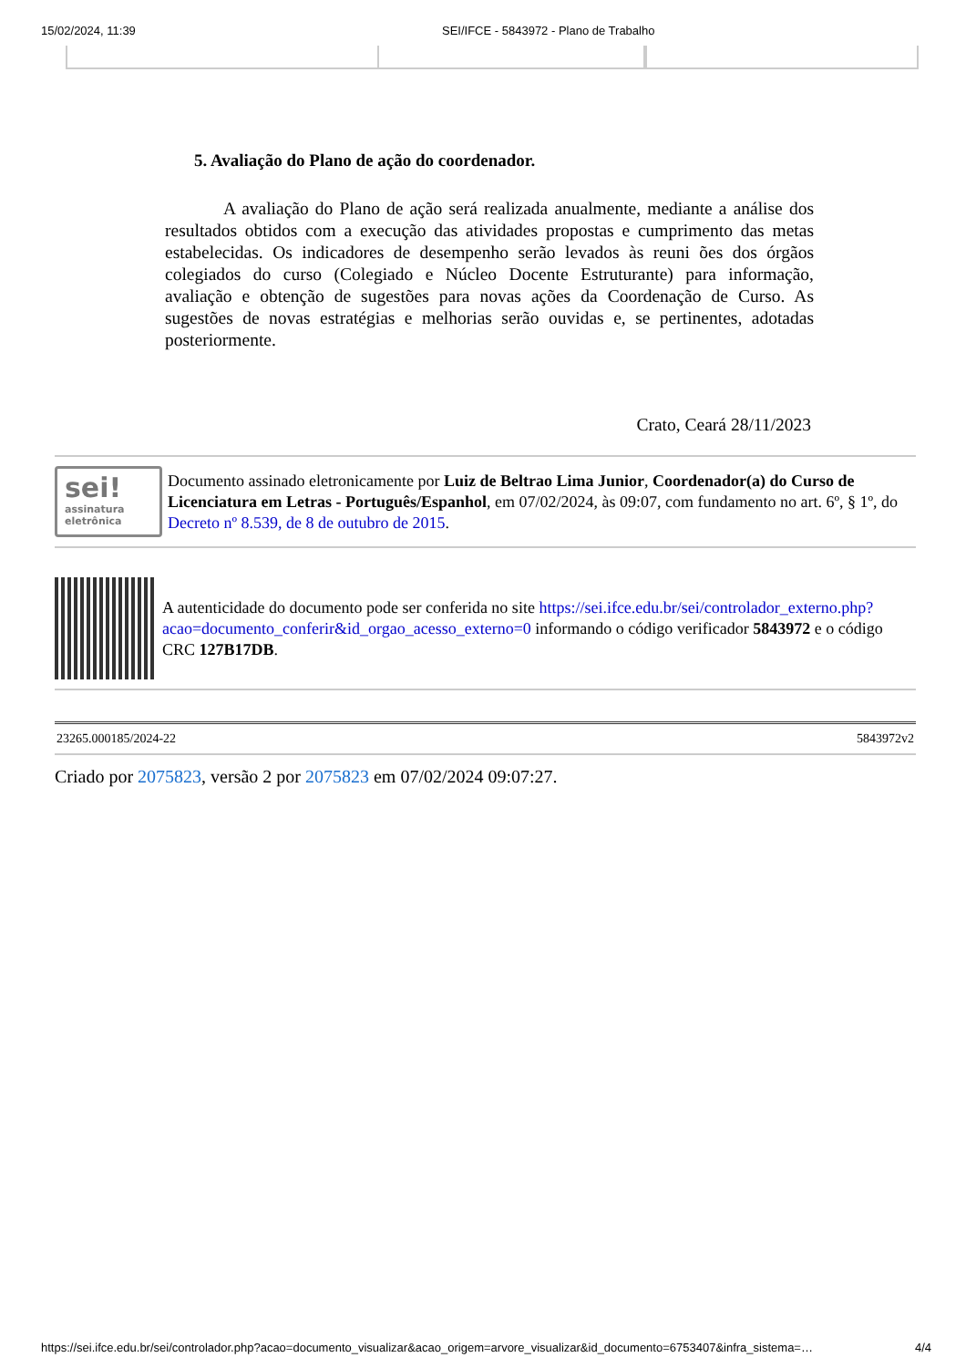15/02/2024, 11:39 SEI/IFCE - 5843972 - Plano de Trabalho
5. Avaliação do Plano de ação do coordenador.
A avaliação do Plano de ação será realizada anualmente, mediante a análise dos resultados obtidos com a execução das atividades propostas e cumprimento das metas estabelecidas. Os indicadores de desempenho serão levados às reuni ões dos órgãos colegiados do curso (Colegiado e Núcleo Docente Estruturante) para informação, avaliação e obtenção de sugestões para novas ações da Coordenação de Curso. As sugestões de novas estratégias e melhorias serão ouvidas e, se pertinentes, adotadas posteriormente.
Crato, Ceará 28/11/2023
sei!
assinatura eletrônica
Documento assinado eletronicamente por Luiz de Beltrao Lima Junior, Coordenador(a) do Curso de Licenciatura em Letras - Português/Espanhol, em 07/02/2024, às 09:07, com fundamento no art. 6º, § 1º, do Decreto nº 8.539, de 8 de outubro de 2015.
A autenticidade do documento pode ser conferida no site https://sei.ifce.edu.br/sei/controlador_externo.php?acao=documento_conferir&id_orgao_acesso_externo=0 informando o código verificador 5843972 e o código CRC 127B17DB.
23265.000185/2024-22 5843972v2
Criado por 2075823, versão 2 por 2075823 em 07/02/2024 09:07:27.
https://sei.ifce.edu.br/sei/controlador.php?acao=documento_visualizar&acao_origem=arvore_visualizar&id_documento=6753407&infra_sistema=… 4/4